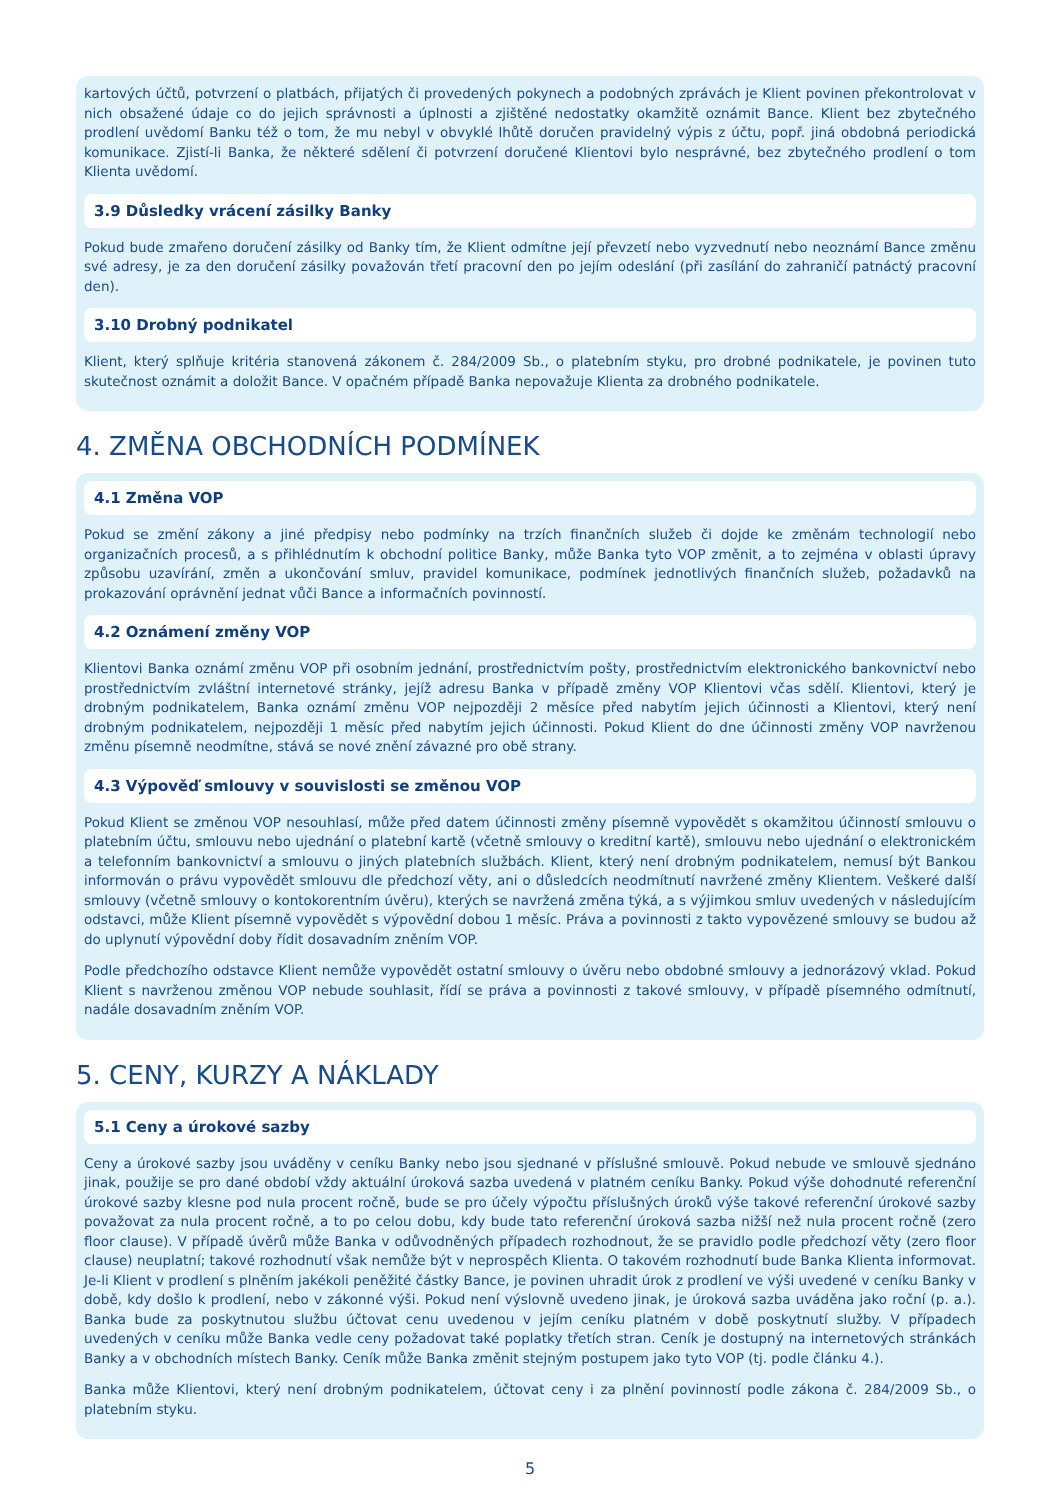kartových účtů, potvrzení o platbách, přijatých či provedených pokynech a podobných zprávách je Klient povinen překontrolovat v nich obsažené údaje co do jejich správnosti a úplnosti a zjištěné nedostatky okamžitě oznámit Bance. Klient bez zbytečného prodlení uvědomí Banku též o tom, že mu nebyl v obvyklé lhůtě doručen pravidelný výpis z účtu, popř. jiná obdobná periodická komunikace. Zjistí-li Banka, že některé sdělení či potvrzení doručené Klientovi bylo nesprávné, bez zbytečného prodlení o tom Klienta uvědomí.
3.9 Důsledky vrácení zásilky Banky
Pokud bude zmařeno doručení zásilky od Banky tím, že Klient odmítne její převzetí nebo vyzvednutí nebo neoznámí Bance změnu své adresy, je za den doručení zásilky považován třetí pracovní den po jejím odeslání (při zasílání do zahraničí patnáctý pracovní den).
3.10 Drobný podnikatel
Klient, který splňuje kritéria stanovená zákonem č. 284/2009 Sb., o platebním styku, pro drobné podnikatele, je povinen tuto skutečnost oznámit a doložit Bance. V opačném případě Banka nepovažuje Klienta za drobného podnikatele.
4. ZMĚNA OBCHODNÍCH PODMÍNEK
4.1 Změna VOP
Pokud se změní zákony a jiné předpisy nebo podmínky na trzích finančních služeb či dojde ke změnám technologií nebo organizačních procesů, a s přihlédnutím k obchodní politice Banky, může Banka tyto VOP změnit, a to zejména v oblasti úpravy způsobu uzavírání, změn a ukončování smluv, pravidel komunikace, podmínek jednotlivých finančních služeb, požadavků na prokazování oprávnění jednat vůči Bance a informačních povinností.
4.2 Oznámení změny VOP
Klientovi Banka oznámí změnu VOP při osobním jednání, prostřednictvím pošty, prostřednictvím elektronického bankovnictví nebo prostřednictvím zvláštní internetové stránky, jejíž adresu Banka v případě změny VOP Klientovi včas sdělí. Klientovi, který je drobným podnikatelem, Banka oznámí změnu VOP nejpozději 2 měsíce před nabytím jejich účinnosti a Klientovi, který není drobným podnikatelem, nejpozději 1 měsíc před nabytím jejich účinnosti. Pokud Klient do dne účinnosti změny VOP navrženou změnu písemně neodmítne, stává se nové znění závazné pro obě strany.
4.3 Výpověď smlouvy v souvislosti se změnou VOP
Pokud Klient se změnou VOP nesouhlasí, může před datem účinnosti změny písemně vypovědět s okamžitou účinností smlouvu o platebním účtu, smlouvu nebo ujednání o platební kartě (včetně smlouvy o kreditní kartě), smlouvu nebo ujednání o elektronickém a telefonním bankovnictví a smlouvu o jiných platebních službách. Klient, který není drobným podnikatelem, nemusí být Bankou informován o právu vypovědět smlouvu dle předchozí věty, ani o důsledcích neodmítnutí navržené změny Klientem. Veškeré další smlouvy (včetně smlouvy o kontokorentním úvěru), kterých se navržená změna týká, a s výjimkou smluv uvedených v následujícím odstavci, může Klient písemně vypovědět s výpovědní dobou 1 měsíc. Práva a povinnosti z takto vypovězené smlouvy se budou až do uplynutí výpovědní doby řídit dosavadním zněním VOP.
Podle předchozího odstavce Klient nemůže vypovědět ostatní smlouvy o úvěru nebo obdobné smlouvy a jednorázový vklad. Pokud Klient s navrženou změnou VOP nebude souhlasit, řídí se práva a povinnosti z takové smlouvy, v případě písemného odmítnutí, nadále dosavadním zněním VOP.
5. CENY, KURZY A NÁKLADY
5.1 Ceny a úrokové sazby
Ceny a úrokové sazby jsou uváděny v ceníku Banky nebo jsou sjednané v příslušné smlouvě. Pokud nebude ve smlouvě sjednáno jinak, použije se pro dané období vždy aktuální úroková sazba uvedená v platném ceníku Banky. Pokud výše dohodnuté referenční úrokové sazby klesne pod nula procent ročně, bude se pro účely výpočtu příslušných úroků výše takové referenční úrokové sazby považovat za nula procent ročně, a to po celou dobu, kdy bude tato referenční úroková sazba nižší než nula procent ročně (zero floor clause). V případě úvěrů může Banka v odůvodněných případech rozhodnout, že se pravidlo podle předchozí věty (zero floor clause) neuplatní; takové rozhodnutí však nemůže být v neprospěch Klienta. O takovém rozhodnutí bude Banka Klienta informovat. Je-li Klient v prodlení s plněním jakékoli peněžité částky Bance, je povinen uhradit úrok z prodlení ve výši uvedené v ceníku Banky v době, kdy došlo k prodlení, nebo v zákonné výši. Pokud není výslovně uvedeno jinak, je úroková sazba uváděna jako roční (p. a.). Banka bude za poskytnutou službu účtovat cenu uvedenou v jejím ceníku platném v době poskytnutí služby. V případech uvedených v ceníku může Banka vedle ceny požadovat také poplatky třetích stran. Ceník je dostupný na internetových stránkách Banky a v obchodních místech Banky. Ceník může Banka změnit stejným postupem jako tyto VOP (tj. podle článku 4.).
Banka může Klientovi, který není drobným podnikatelem, účtovat ceny i za plnění povinností podle zákona č. 284/2009 Sb., o platebním styku.
5